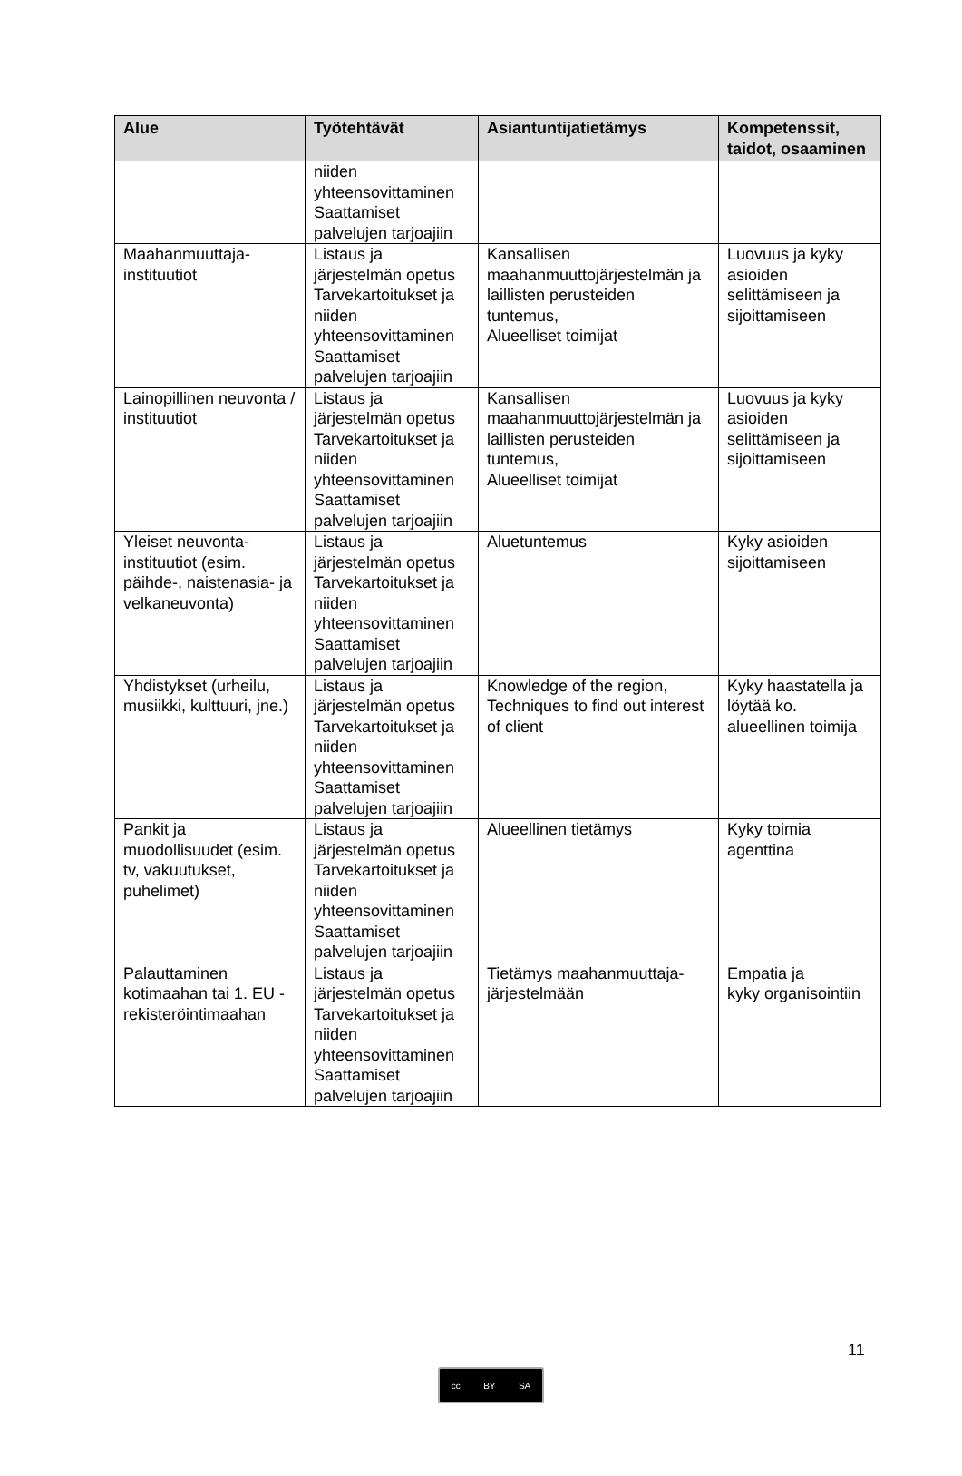| Alue | Työtehtävät | Asiantuntijatietämys | Kompetenssit, taidot, osaaminen |
| --- | --- | --- | --- |
| | niiden yhteensovittaminen Saattamiset palvelujen tarjoajiin | | |
| Maahanmuuttaja-instituutiot | Listaus ja järjestelmän opetus Tarvekartoitukset ja niiden yhteensovittaminen Saattamiset palvelujen tarjoajiin | Kansallisen maahanmuuttojärjestelmän ja laillisten perusteiden tuntemus, Alueelliset toimijat | Luovuus ja kyky asioiden selittämiseen ja sijoittamiseen |
| Lainopillinen neuvonta / instituutiot | Listaus ja järjestelmän opetus Tarvekartoitukset ja niiden yhteensovittaminen Saattamiset palvelujen tarjoajiin | Kansallisen maahanmuuttojärjestelmän ja laillisten perusteiden tuntemus, Alueelliset toimijat | Luovuus ja kyky asioiden selittämiseen ja sijoittamiseen |
| Yleiset neuvonta-instituutiot (esim. päihde-, naistenasia- ja velkaneuvonta) | Listaus ja järjestelmän opetus Tarvekartoitukset ja niiden yhteensovittaminen Saattamiset palvelujen tarjoajiin | Aluetuntemus | Kyky asioiden sijoittamiseen |
| Yhdistykset (urheilu, musiikki, kulttuuri, jne.) | Listaus ja järjestelmän opetus Tarvekartoitukset ja niiden yhteensovittaminen Saattamiset palvelujen tarjoajiin | Knowledge of the region, Techniques to find out interest of client | Kyky haastatella ja löytää ko. alueellinen toimija |
| Pankit ja muodollisuudet (esim. tv, vakuutukset, puhelimet) | Listaus ja järjestelmän opetus Tarvekartoitukset ja niiden yhteensovittaminen Saattamiset palvelujen tarjoajiin | Alueellinen tietämys | Kyky toimia agenttina |
| Palauttaminen kotimaahan tai 1. EU - rekisteröintimaahan | Listaus ja järjestelmän opetus Tarvekartoitukset ja niiden yhteensovittaminen Saattamiset palvelujen tarjoajiin | Tietämys maahanmuuttaja-järjestelmään | Empatia ja kyky organisointiin |
11
cc BY SA